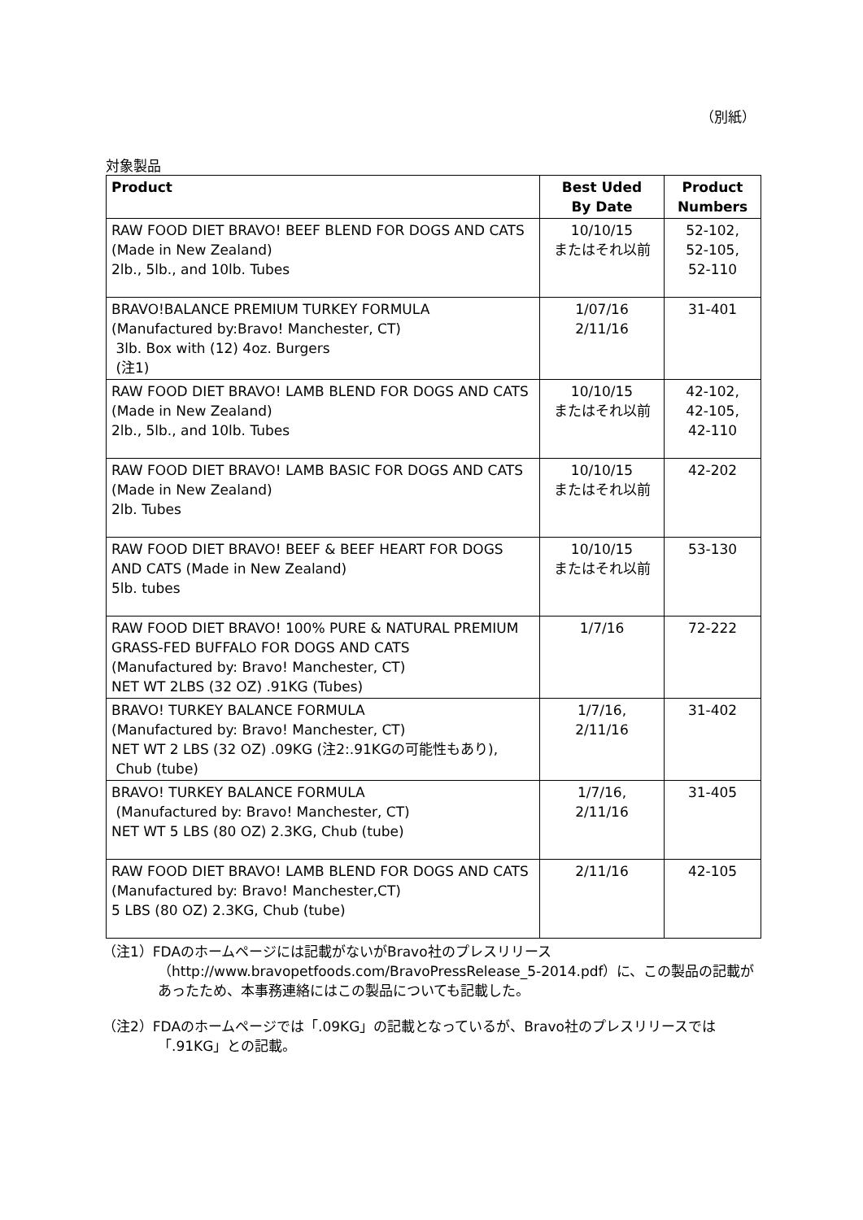（別紙）
対象製品
| Product | Best Uded By Date | Product Numbers |
| --- | --- | --- |
| RAW FOOD DIET BRAVO! BEEF BLEND FOR DOGS AND CATS (Made in New Zealand) 2lb., 5lb., and 10lb. Tubes | 10/10/15 またはそれ以前 | 52-102, 52-105, 52-110 |
| BRAVO!BALANCE PREMIUM TURKEY FORMULA (Manufactured by:Bravo! Manchester, CT) 3lb. Box with (12) 4oz. Burgers (注1) | 1/07/16 2/11/16 | 31-401 |
| RAW FOOD DIET BRAVO! LAMB BLEND FOR DOGS AND CATS (Made in New Zealand) 2lb., 5lb., and 10lb. Tubes | 10/10/15 またはそれ以前 | 42-102, 42-105, 42-110 |
| RAW FOOD DIET BRAVO! LAMB BASIC FOR DOGS AND CATS (Made in New Zealand) 2lb. Tubes | 10/10/15 またはそれ以前 | 42-202 |
| RAW FOOD DIET BRAVO! BEEF & BEEF HEART FOR DOGS AND CATS (Made in New Zealand) 5lb. tubes | 10/10/15 またはそれ以前 | 53-130 |
| RAW FOOD DIET BRAVO! 100% PURE & NATURAL PREMIUM GRASS-FED BUFFALO FOR DOGS AND CATS (Manufactured by: Bravo! Manchester, CT) NET WT 2LBS (32 OZ) .91KG (Tubes) | 1/7/16 | 72-222 |
| BRAVO! TURKEY BALANCE FORMULA (Manufactured by: Bravo! Manchester, CT) NET WT 2 LBS (32 OZ) .09KG (注2:.91KGの可能性もあり), Chub (tube) | 1/7/16, 2/11/16 | 31-402 |
| BRAVO! TURKEY BALANCE FORMULA (Manufactured by: Bravo! Manchester, CT) NET WT 5 LBS (80 OZ) 2.3KG, Chub (tube) | 1/7/16, 2/11/16 | 31-405 |
| RAW FOOD DIET BRAVO! LAMB BLEND FOR DOGS AND CATS (Manufactured by: Bravo! Manchester,CT) 5 LBS (80 OZ) 2.3KG, Chub (tube) | 2/11/16 | 42-105 |
（注1）FDAのホームページには記載がないがBravo社のプレスリリース（http://www.bravopetfoods.com/BravoPressRelease_5-2014.pdf）に、この製品の記載があったため、本事務連絡にはこの製品についても記載した。
（注2）FDAのホームページでは「.09KG」の記載となっているが、Bravo社のプレスリリースでは「.91KG」との記載。